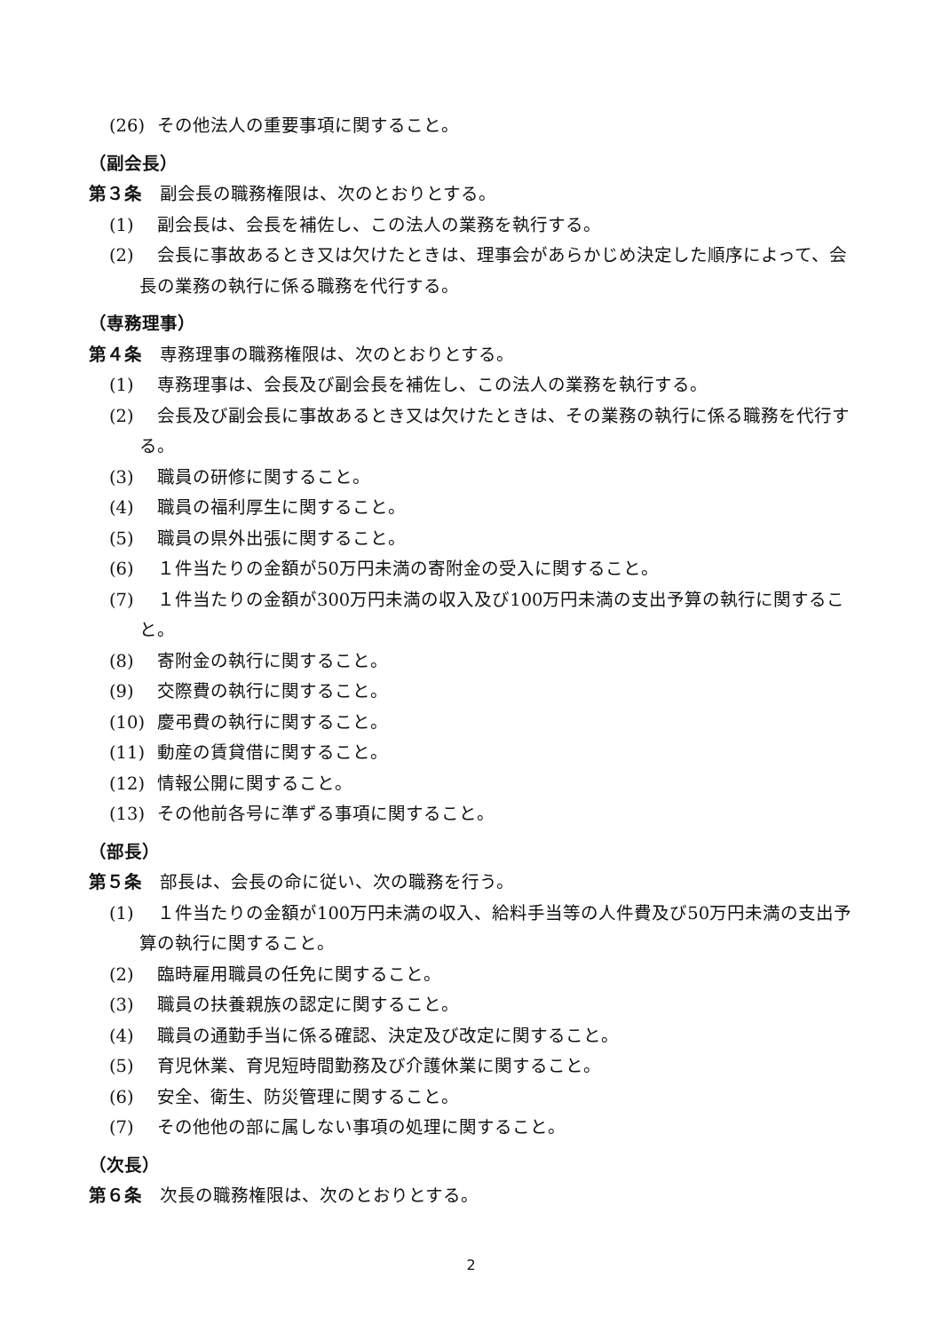(26) その他法人の重要事項に関すること。
（副会長）
第３条　副会長の職務権限は、次のとおりとする。
(1) 副会長は、会長を補佐し、この法人の業務を執行する。
(2) 会長に事故あるとき又は欠けたときは、理事会があらかじめ決定した順序によって、会長の業務の執行に係る職務を代行する。
（専務理事）
第４条　専務理事の職務権限は、次のとおりとする。
(1) 専務理事は、会長及び副会長を補佐し、この法人の業務を執行する。
(2) 会長及び副会長に事故あるとき又は欠けたときは、その業務の執行に係る職務を代行する。
(3) 職員の研修に関すること。
(4) 職員の福利厚生に関すること。
(5) 職員の県外出張に関すること。
(6) １件当たりの金額が50万円未満の寄附金の受入に関すること。
(7) １件当たりの金額が300万円未満の収入及び100万円未満の支出予算の執行に関すること。
(8) 寄附金の執行に関すること。
(9) 交際費の執行に関すること。
(10) 慶弔費の執行に関すること。
(11) 動産の賃貸借に関すること。
(12) 情報公開に関すること。
(13) その他前各号に準ずる事項に関すること。
（部長）
第５条　部長は、会長の命に従い、次の職務を行う。
(1) １件当たりの金額が100万円未満の収入、給料手当等の人件費及び50万円未満の支出予算の執行に関すること。
(2) 臨時雇用職員の任免に関すること。
(3) 職員の扶養親族の認定に関すること。
(4) 職員の通勤手当に係る確認、決定及び改定に関すること。
(5) 育児休業、育児短時間勤務及び介護休業に関すること。
(6) 安全、衛生、防災管理に関すること。
(7) その他他の部に属しない事項の処理に関すること。
（次長）
第６条　次長の職務権限は、次のとおりとする。
2